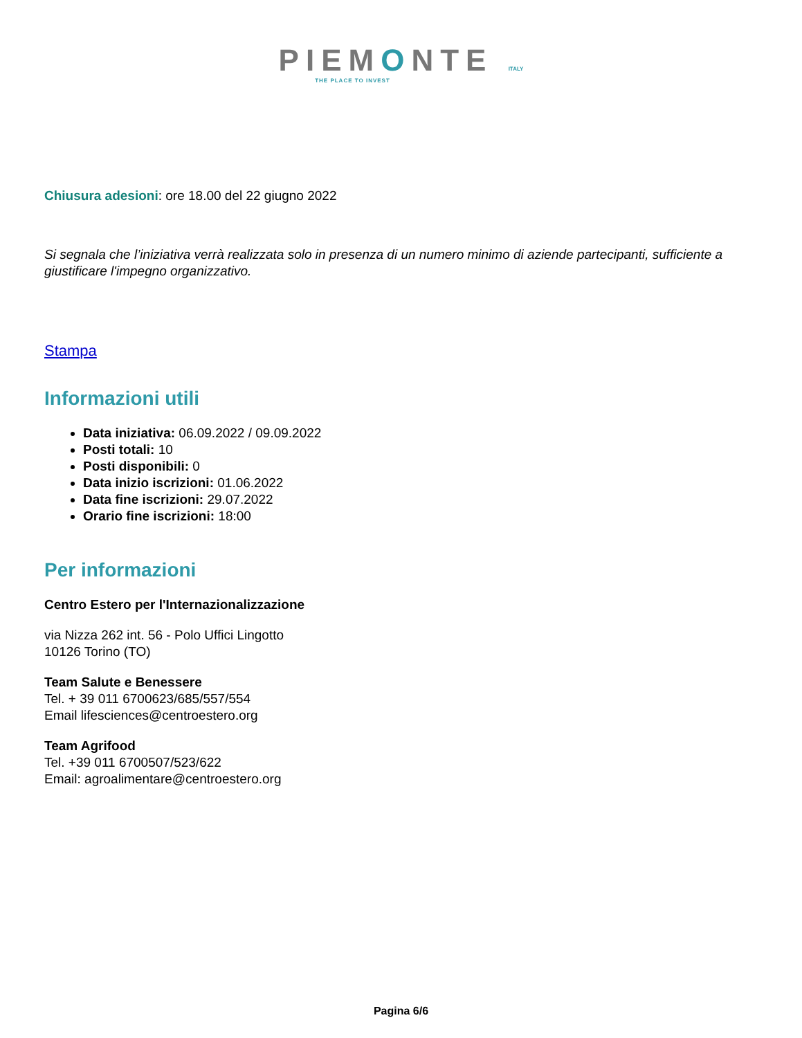PIEMONTE ITALY
THE PLACE TO INVEST
Chiusura adesioni: ore 18.00 del 22 giugno 2022
Si segnala che l’iniziativa verrà realizzata solo in presenza di un numero minimo di aziende partecipanti, sufficiente a giustificare l'impegno organizzativo.
Stampa
Informazioni utili
Data iniziativa: 06.09.2022 / 09.09.2022
Posti totali: 10
Posti disponibili: 0
Data inizio iscrizioni: 01.06.2022
Data fine iscrizioni: 29.07.2022
Orario fine iscrizioni: 18:00
Per informazioni
Centro Estero per l'Internazionalizzazione
via Nizza 262 int. 56 - Polo Uffici Lingotto
10126 Torino (TO)
Team Salute e Benessere
Tel. + 39 011 6700623/685/557/554
Email lifesciences@centroestero.org
Team Agrifood
Tel. +39 011 6700507/523/622
Email: agroalimentare@centroestero.org
Pagina 6/6